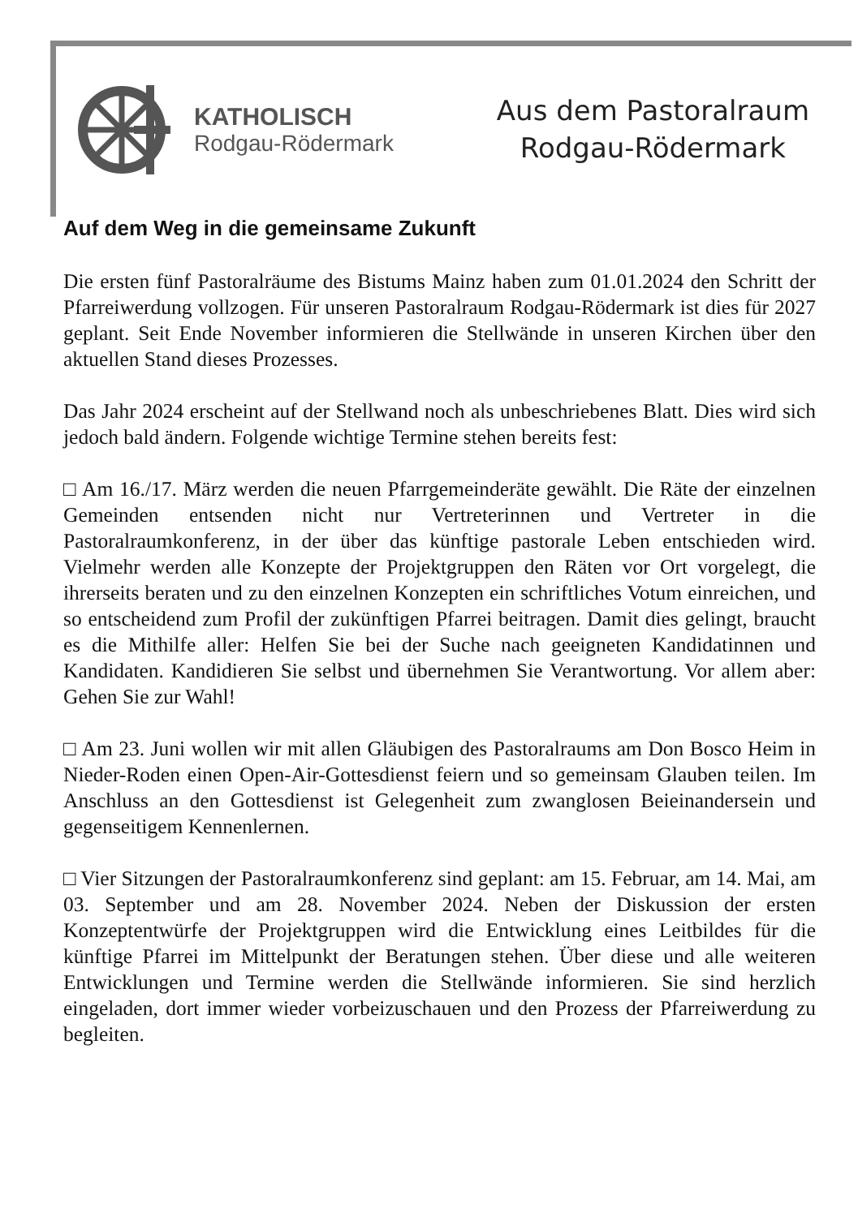KATHOLISCH
Rodgau-Rödermark
Aus dem Pastoralraum
Rodgau-Rödermark
Auf dem Weg in die gemeinsame Zukunft
Die ersten fünf Pastoralräume des Bistums Mainz haben zum 01.01.2024 den Schritt der Pfarreiwerdung vollzogen. Für unseren Pastoralraum Rodgau-Rödermark ist dies für 2027 geplant. Seit Ende November informieren die Stellwände in unseren Kirchen über den aktuellen Stand dieses Prozesses.
Das Jahr 2024 erscheint auf der Stellwand noch als unbeschriebenes Blatt. Dies wird sich jedoch bald ändern. Folgende wichtige Termine stehen bereits fest:
□ Am 16./17. März werden die neuen Pfarrgemeinderäte gewählt. Die Räte der einzelnen Gemeinden entsenden nicht nur Vertreterinnen und Vertreter in die Pastoralraumkonferenz, in der über das künftige pastorale Leben entschieden wird. Vielmehr werden alle Konzepte der Projektgruppen den Räten vor Ort vorgelegt, die ihrerseits beraten und zu den einzelnen Konzepten ein schriftliches Votum einreichen, und so entscheidend zum Profil der zukünftigen Pfarrei beitragen. Damit dies gelingt, braucht es die Mithilfe aller: Helfen Sie bei der Suche nach geeigneten Kandidatinnen und Kandidaten. Kandidieren Sie selbst und übernehmen Sie Verantwortung. Vor allem aber: Gehen Sie zur Wahl!
□ Am 23. Juni wollen wir mit allen Gläubigen des Pastoralraums am Don Bosco Heim in Nieder-Roden einen Open-Air-Gottesdienst feiern und so gemeinsam Glauben teilen. Im Anschluss an den Gottesdienst ist Gelegenheit zum zwanglosen Beieinandersein und gegenseitigem Kennenlernen.
□ Vier Sitzungen der Pastoralraumkonferenz sind geplant: am 15. Februar, am 14. Mai, am 03. September und am 28. November 2024. Neben der Diskussion der ersten Konzeptentwürfe der Projektgruppen wird die Entwicklung eines Leitbildes für die künftige Pfarrei im Mittelpunkt der Beratungen stehen. Über diese und alle weiteren Entwicklungen und Termine werden die Stellwände informieren. Sie sind herzlich eingeladen, dort immer wieder vorbeizuschauen und den Prozess der Pfarreiwerdung zu begleiten.